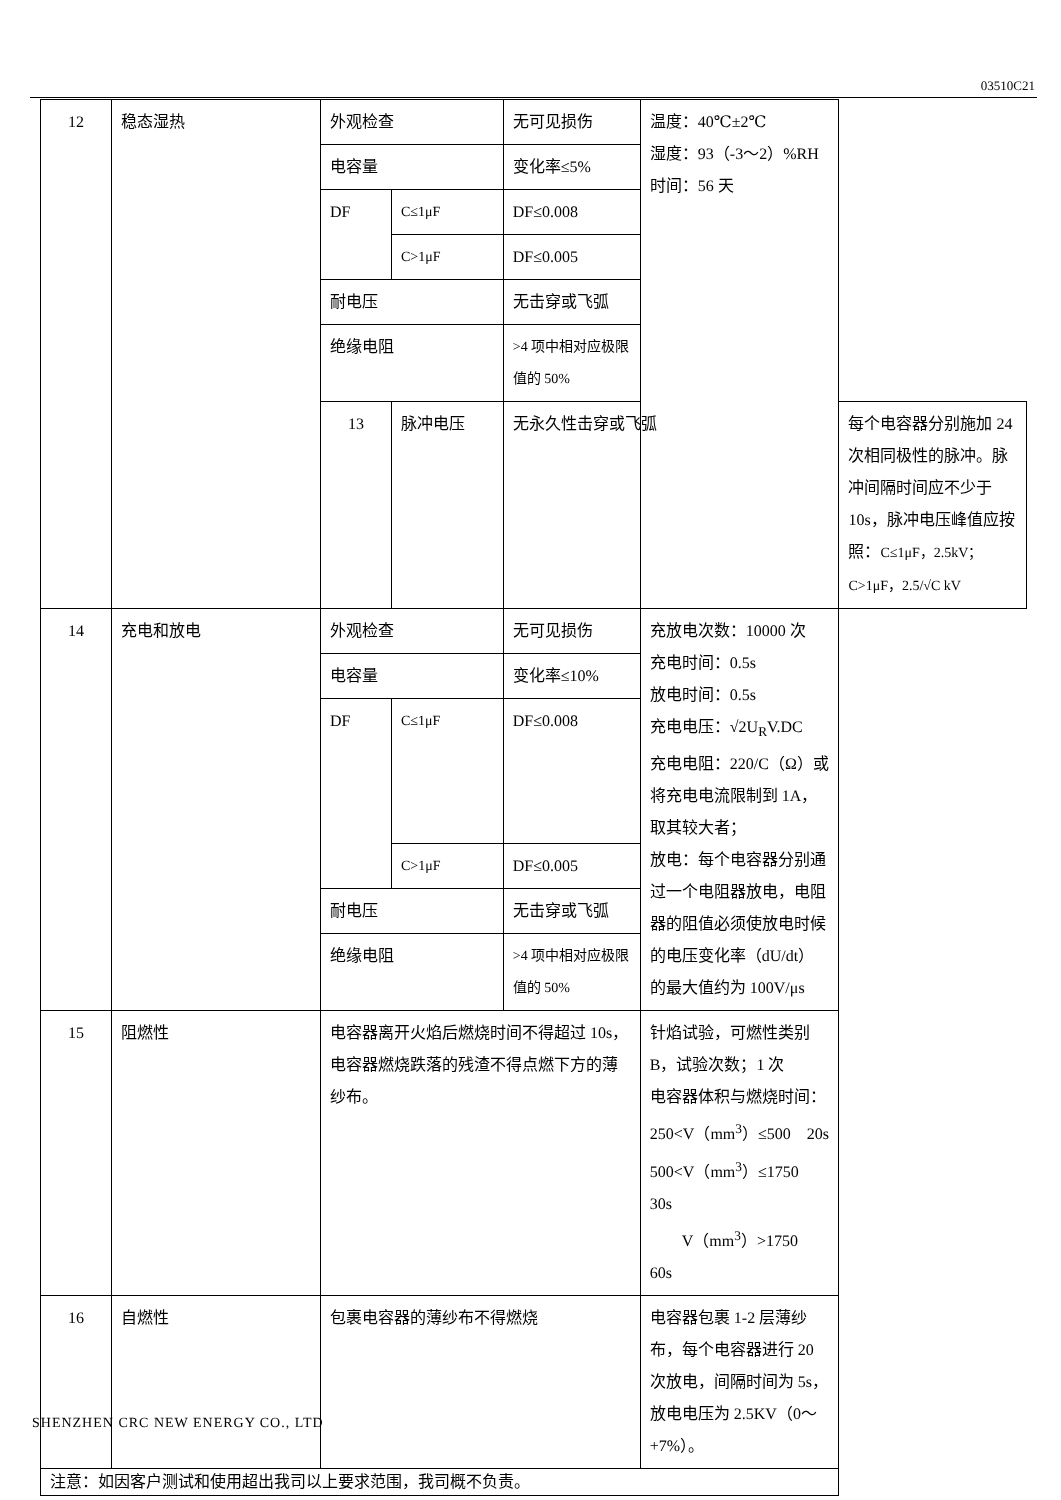03510C21
| 12 | 稳态湿热 | 外观检查 | | 无可见损伤 | 温度：40℃±2℃ 湿度：93（-3～2）%RH 时间：56 天 | |
| | | 电容量 | | 变化率≤5% | | |
| | | DF | C≤1μF | DF≤0.008 | | |
| | | | C>1μF | DF≤0.005 | | |
| | | 耐电压 | | 无击穿或飞弧 | | |
| | | 绝缘电阻 | | >4 项中相对应极限值的 50% | | |
| | | 13 | 脉冲电压 | 无永久性击穿或飞弧 | | 每个电容器分别施加 24 次相同极性的脉冲。脉冲间隔时间应不少于 10s，脉冲电压峰值应按照： C≤1μF，2.5kV；C>1μF，2.5/√C kV |
| 14 | 充电和放电 | 外观检查 | | 无可见损伤 | 充放电次数：10000 次 充电时间：0.5s 放电时间：0.5s 充电电压：√2U<sub>R</sub>V.DC 充电电阻：220/C（Ω）或将充电电流限制到 1A，取其较大者； 放电：每个电容器分别通过一个电阻器放电，电阻器的阻值必须使放电时候的电压变化率（dU/dt）的最大值约为 100V/μs | |
| | | 电容量 | | 变化率≤10% | | |
| | | DF | C≤1μF | DF≤0.008 | | |
| | | | C>1μF | DF≤0.005 | | |
| | | 耐电压 | | 无击穿或飞弧 | | |
| | | 绝缘电阻 | | >4 项中相对应极限值的 50% | | |
| 15 | 阻燃性 | 电容器离开火焰后燃烧时间不得超过 10s，电容器燃烧跌落的残渣不得点燃下方的薄纱布。 | | | 针焰试验，可燃性类别 B，试验次数；1 次 电容器体积与燃烧时间： 250<V（mm<sup>3</sup>）≤500 20s 500<V（mm<sup>3</sup>）≤1750 30s V（mm<sup>3</sup>）>1750 60s | |
| 16 | 自燃性 | 包裹电容器的薄纱布不得燃烧 | | | 电容器包裹 1-2 层薄纱布，每个电容器进行 20 次放电，间隔时间为 5s，放电电压为 2.5KV（0～+7%）。 | |
| 注意：如因客户测试和使用超出我司以上要求范围，我司概不负责。 | | | | | | |
SHENZHEN CRC NEW ENERGY CO., LTD